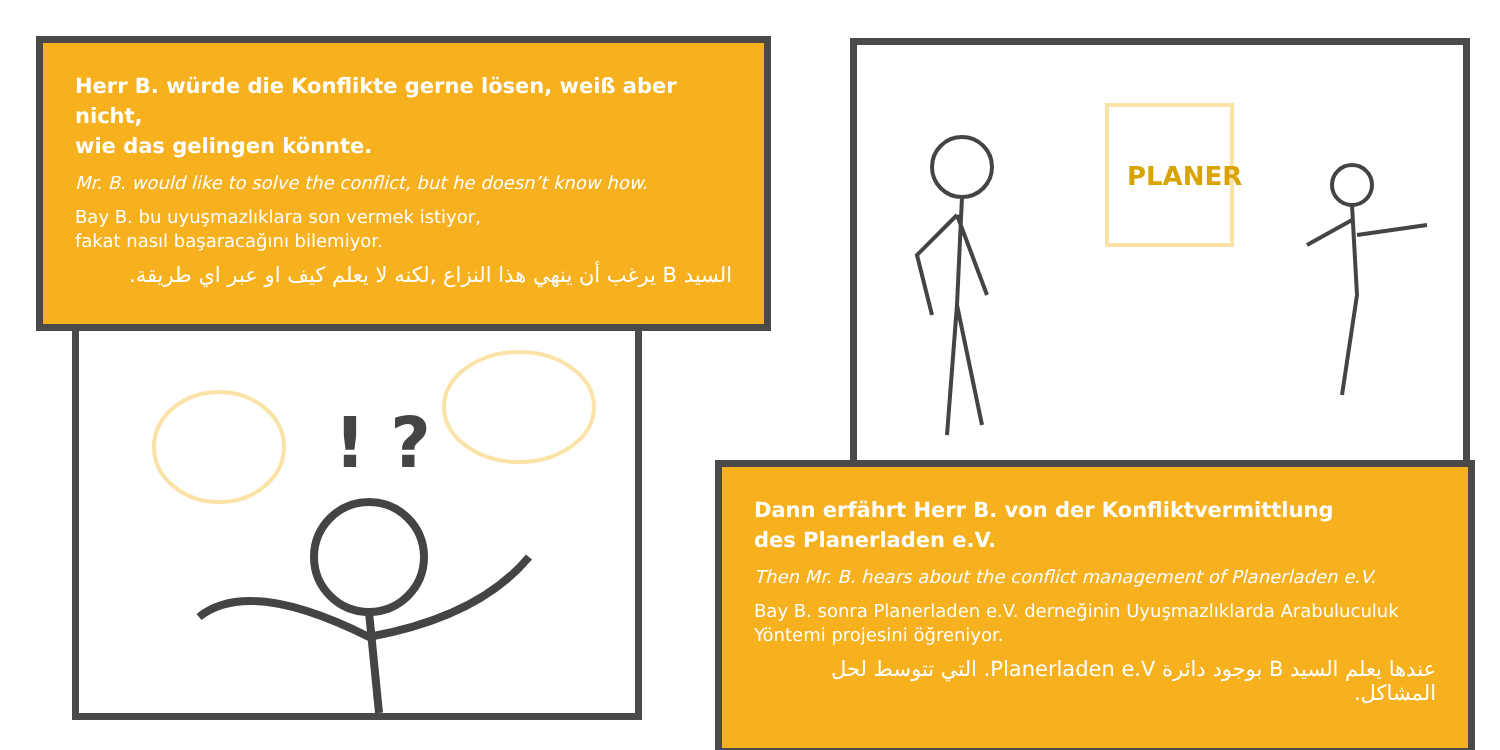! ?
Herr B. würde die Konflikte gerne lösen, weiß aber nicht,
wie das gelingen könnte.
Mr. B. would like to solve the conflict, but he doesn’t know how.
Bay B. bu uyuşmazlıklara son vermek istiyor,
fakat nasıl başaracağını bilemiyor.
السيد B يرغب أن ينهي هذا النزاع ,لكنه لا يعلم كيف او عبر اي طريقة.
PLANER
Dann erfährt Herr B. von der Konfliktvermittlung
des Planerladen e.V.
Then Mr. B. hears about the conflict management of Planerladen e.V.
Bay B. sonra Planerladen e.V. derneğinin Uyuşmazlıklarda Arabuluculuk
Yöntemi projesini öğreniyor.
عندها يعلم السيد B بوجود دائرة Planerladen e.V. التي تتوسط لحل المشاكل.